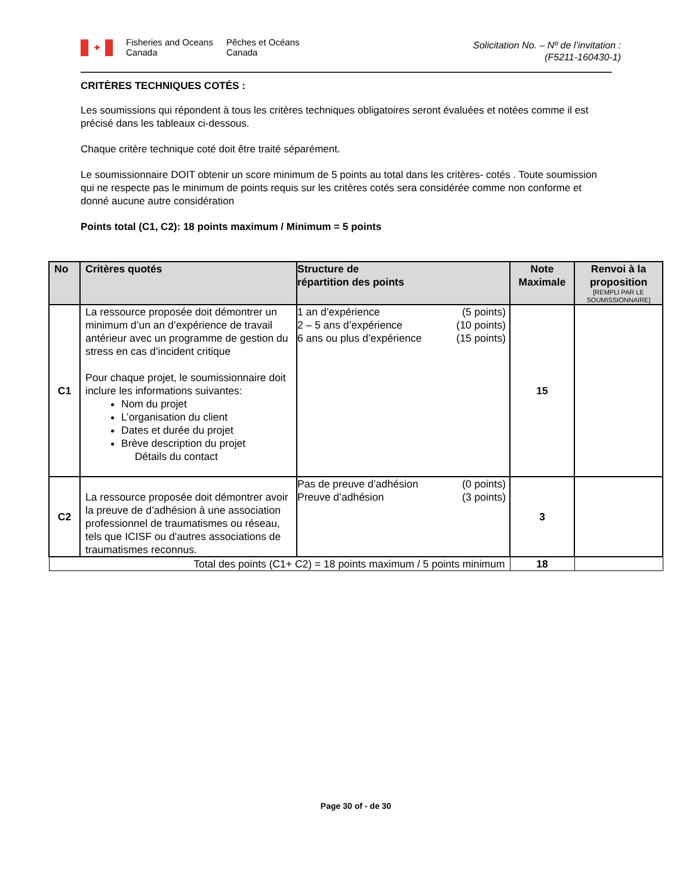✦
Fisheries and Oceans
Canada
Pêches et Océans
Canada
Solicitation No. – Nº de l’invitation :
(F5211-160430-1)
CRITÈRES TECHNIQUES COTÉS :
Les soumissions qui répondent à tous les critères techniques obligatoires seront évaluées et notées comme il est précisé dans les tableaux ci-dessous.
Chaque critère technique coté doit être traité séparément.
Le soumissionnaire DOIT obtenir un score minimum de 5 points au total dans les critères- cotés . Toute soumission qui ne respecte pas le minimum de points requis sur les critères cotés sera considérée comme non conforme et donné aucune autre considération
Points total (C1, C2): 18 points maximum / Minimum = 5 points
| No | Critères quotés | Structure de répartition des points | Note Maximale | Renvoi à la proposition [REMPLI PAR LE SOUMISSIONNAIRE] |
| --- | --- | --- | --- | --- |
| C1 | La ressource proposée doit démontrer un minimum d’un an d’expérience de travail antérieur avec un programme de gestion du stress en cas d’incident critique Pour chaque projet, le soumissionnaire doit inclure les informations suivantes: Nom du projet L’organisation du client Dates et durée du projet Brève description du projet Détails du contact | 1 an d’expérience (5 points) 2 – 5 ans d’expérience (10 points) 6 ans ou plus d’expérience (15 points) | 15 | |
| C2 | La ressource proposée doit démontrer avoir la preuve de d’adhésion à une association professionnel de traumatismes ou réseau, tels que ICISF ou d'autres associations de traumatismes reconnus. | Pas de preuve d’adhésion (0 points) Preuve d’adhésion (3 points) | 3 | |
| Total des points (C1+ C2) = 18 points maximum / 5 points minimum | | | 18 | |
Page 30 of - de 30